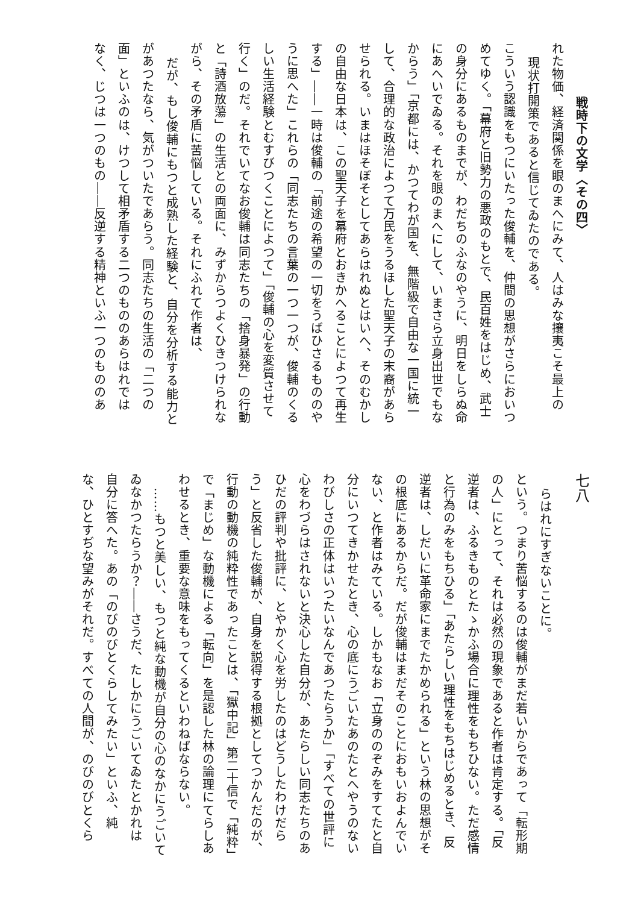戦時下の文学〈その四〉
れた物価、経済関係を眼のまへにみて、人はみな攘夷こそ最上の
現状打開策であると信じてゐたのである。
こういう認識をもつにいたった俊輔を、仲間の思想がさらにおいつ
めてゆく。「幕府と旧勢力の悪政のもとで、民百姓をはじめ、武士
の身分にあるものまでが、わだちのふなのやうに、明日をしらぬ命
にあへいでゐる。それを眼のまへにして、いまさら立身出世でもな
からう」「京都には、かつてわが国を、無階級で自由な一国に統一
して、合理的な政治によつて万民をうるほした聖天子の末裔があら
せられる。いまはほそぼそとしてあらはれぬとはいへ、そのむかし
の自由な日本は、この聖天子を幕府とおきかへることによつて再生
する」――一時は俊輔の「前途の希望の一切をうばひさるもののや
うに思へた」これらの「同志たちの言葉の一つ一つが、俊輔のくる
しい生活経験とむすびつくことによつて」「俊輔の心を変質させて
行く」のだ。それでいてなお俊輔は同志たちの「捨身暴発」の行動
と「詩酒放蕩」の生活との両面に、みずからつよくひきつけられな
がら、その矛盾に苦悩している。それにふれて作者は、
だが、もし俊輔にもつと成熟した経験と、自分を分析する能力と
があつたなら、気がついたであらう。同志たちの生活の「二つの
面」といふのは、けつして相矛盾する二つのもののあらはれでは
なく、じつは一つのもの――反逆する精神といふ一つのもののあ
七八
らはれにすぎないことに。
という。つまり苦悩するのは俊輔がまだ若いからであって「転形期
の人」にとって、それは必然の現象であると作者は肯定する。「反
逆者は、ふるきものとたゝかふ場合に理性をもちひない。ただ感情
と行為のみをもちひる」「あたらしい理性をもちはじめるとき、反
逆者は、しだいに革命家にまでたかめられる」という林の思想がそ
の根底にあるからだ。だが俊輔はまだそのことにおもいおよんでい
ない、と作者はみている。しかもなお「立身ののぞみをすてたと自
分にいつてきかせたとき、心の底にうごいたあのたとへやうのない
わびしさの正体はいつたいなんであつたらうか」「すべての世評に
心をわづらはされないと決心した自分が、あたらしい同志たちのあ
ひだの評判や批評に、とやかく心を労したのはどうしたわけだら
う」と反省した俊輔が、自身を説得する根拠としてつかんだのが、
行動の動機の純粋性であったことは、「獄中記」第二十信で「純粋」
で「まじめ」な動機による「転向」を是認した林の論理にてらしあ
わせるとき、重要な意味をもってくるといわねばならない。
……もつと美しい、もつと純な動機が自分の心のなかにうごいて
ゐなかつたらうか？――さうだ、たしかにうごいてゐたとかれは
自分に答へた。あの「のびのびとくらしてみたい」といふ、純
な、ひとすぢな望みがそれだ。すべての人間が、のびのびとくら